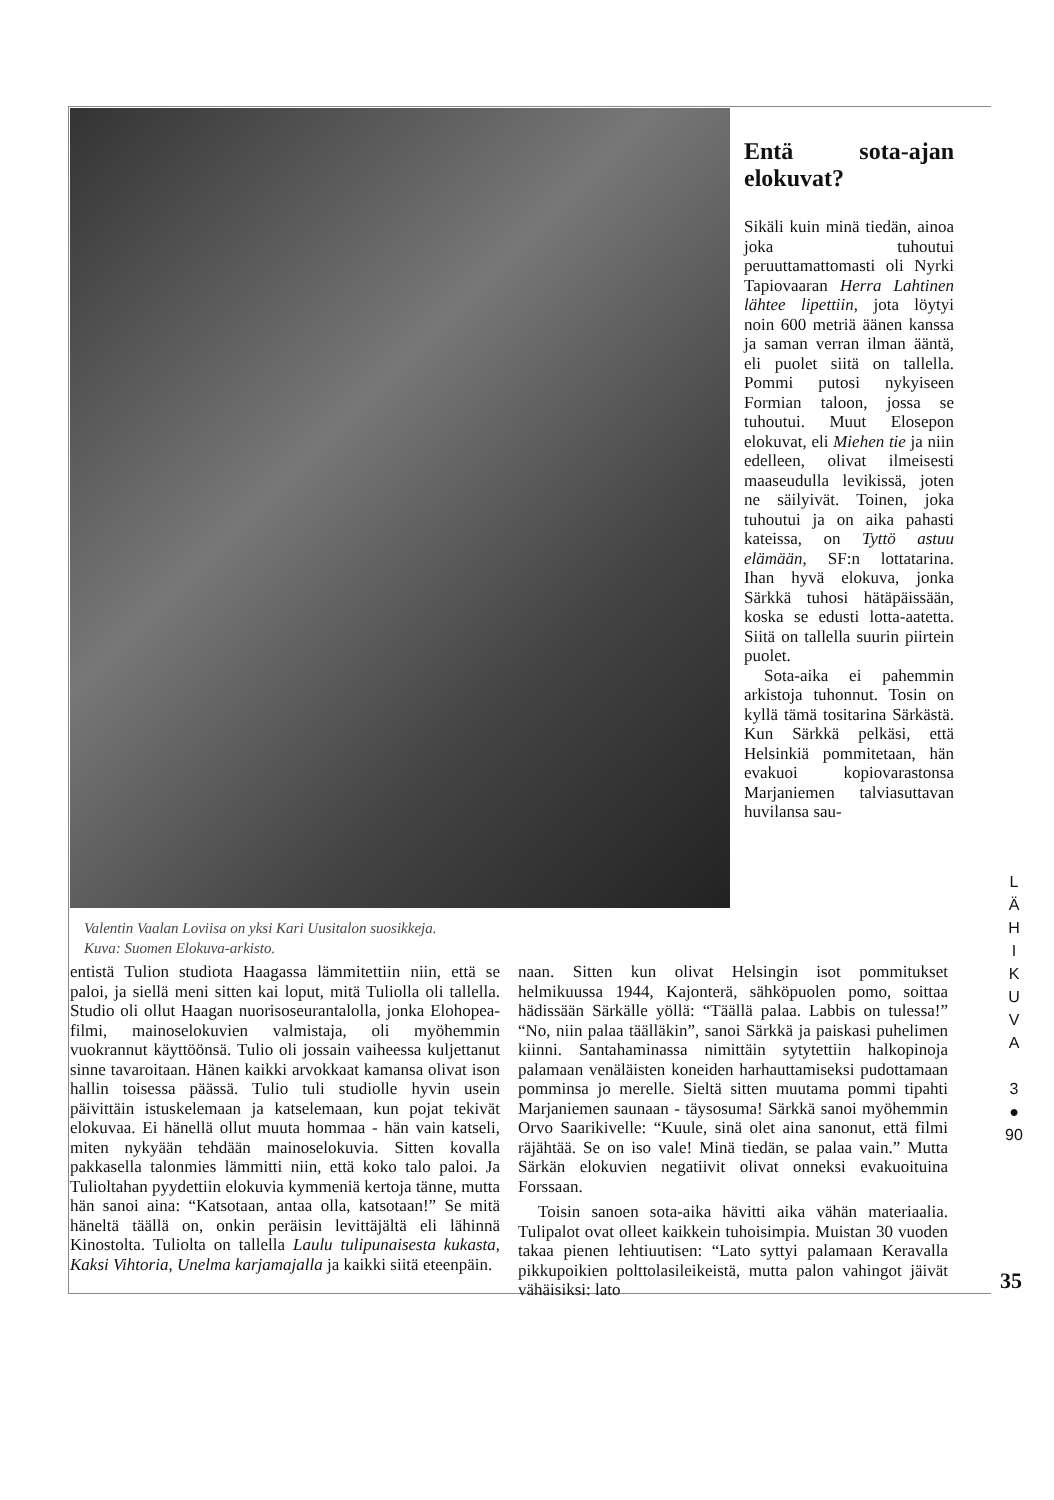Valentin Vaalan Loviisa on yksi Kari Uusitalon suosikkeja.
Kuva: Suomen Elokuva-arkisto.
Entä sota-ajan elokuvat?
Sikäli kuin minä tiedän, ainoa joka tuhoutui peruuttamattomasti oli Nyrki Tapiovaaran Herra Lahtinen lähtee lipettiin, jota löytyi noin 600 metriä äänen kanssa ja saman verran ilman ääntä, eli puolet siitä on tallella. Pommi putosi nykyiseen Formian taloon, jossa se tuhoutui. Muut Elosepon elokuvat, eli Miehen tie ja niin edelleen, olivat ilmeisesti maaseudulla levikissä, joten ne säilyivät. Toinen, joka tuhoutui ja on aika pahasti kateissa, on Tyttö astuu elämään, SF:n lottatarina. Ihan hyvä elokuva, jonka Särkkä tuhosi hätäpäissään, koska se edusti lotta-aatetta. Siitä on tallella suurin piirtein puolet.
Sota-aika ei pahemmin arkistoja tuhonnut. Tosin on kyllä tämä tositarina Särkästä. Kun Särkkä pelkäsi, että Helsinkiä pommitetaan, hän evakuoi kopiovarastonsa Marjaniemen talviasuttavan huvilansa sau-
entistä Tulion studiota Haagassa lämmitettiin niin, että se paloi, ja siellä meni sitten kai loput, mitä Tuliolla oli tallella. Studio oli ollut Haagan nuorisoseurantalolla, jonka Elohopea-filmi, mainoselokuvien valmistaja, oli myöhemmin vuokrannut käyttöönsä. Tulio oli jossain vaiheessa kuljettanut sinne tavaroitaan. Hänen kaikki arvokkaat kamansa olivat ison hallin toisessa päässä. Tulio tuli studiolle hyvin usein päivittäin istuskelemaan ja katselemaan, kun pojat tekivät elokuvaa. Ei hänellä ollut muuta hommaa - hän vain katseli, miten nykyään tehdään mainoselokuvia. Sitten kovalla pakkasella talonmies lämmitti niin, että koko talo paloi. Ja Tulioltahan pyydettiin elokuvia kymmeniä kertoja tänne, mutta hän sanoi aina: “Katsotaan, antaa olla, katsotaan!” Se mitä häneltä täällä on, onkin peräisin levittäjältä eli lähinnä Kinostolta. Tuliolta on tallella Laulu tulipunaisesta kukasta, Kaksi Vihtoria, Unelma karjamajalla ja kaikki siitä eteenpäin.
naan. Sitten kun olivat Helsingin isot pommitukset helmikuussa 1944, Kajonterä, sähköpuolen pomo, soittaa hädissään Särkälle yöllä: “Täällä palaa. Labbis on tulessa!” “No, niin palaa täälläkin”, sanoi Särkkä ja paiskasi puhelimen kiinni. Santahaminassa nimittäin sytytettiin halkopinoja palamaan venäläisten koneiden harhauttamiseksi pudottamaan pomminsa jo merelle. Sieltä sitten muutama pommi tipahti Marjaniemen saunaan - täysosuma! Särkkä sanoi myöhemmin Orvo Saarikivelle: “Kuule, sinä olet aina sanonut, että filmi räjähtää. Se on iso vale! Minä tiedän, se palaa vain.” Mutta Särkän elokuvien negatiivit olivat onneksi evakuoituina Forssaan.
Toisin sanoen sota-aika hävitti aika vähän materiaalia. Tulipalot ovat olleet kaikkein tuhoisimpia. Muistan 30 vuoden takaa pienen lehtiuutisen: “Lato syttyi palamaan Keravalla pikkupoikien polttolasileikeistä, mutta palon vahingot jäivät vähäisiksi: lato
L
Ä
H
I
K
U
V
A
3
●
90
35